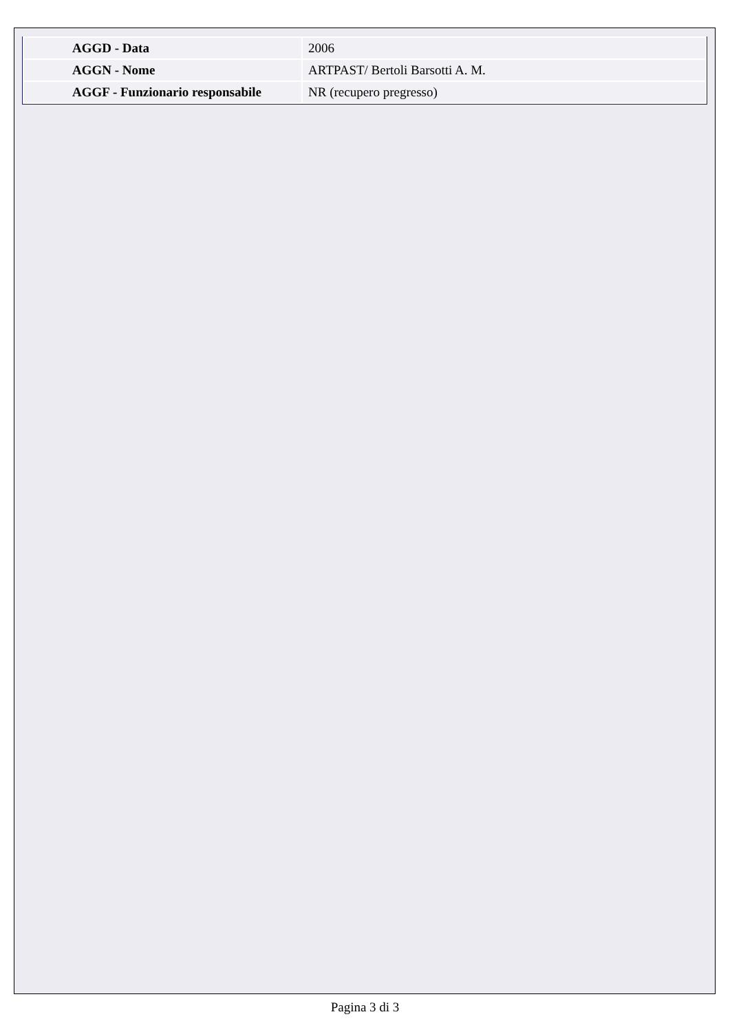| AGGD - Data | 2006 |
| AGGN - Nome | ARTPAST/ Bertoli Barsotti A. M. |
| AGGF - Funzionario responsabile | NR (recupero pregresso) |
Pagina 3 di 3